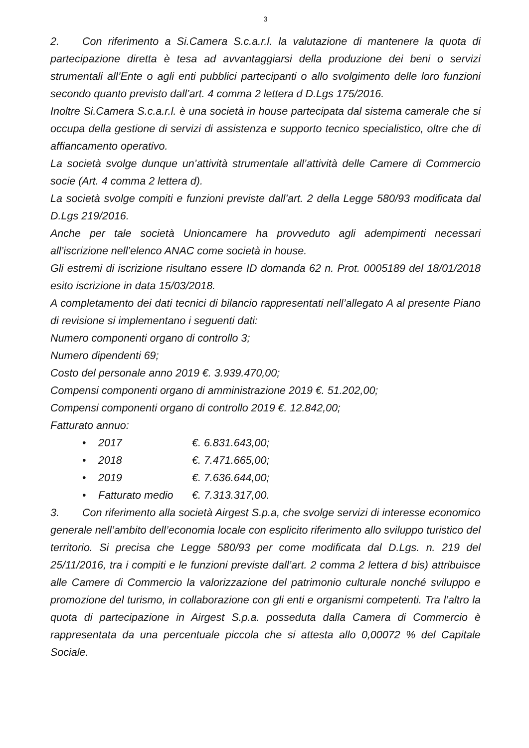3
2. Con riferimento a Si.Camera S.c.a.r.l. la valutazione di mantenere la quota di partecipazione diretta è tesa ad avvantaggiarsi della produzione dei beni o servizi strumentali all’Ente o agli enti pubblici partecipanti o allo svolgimento delle loro funzioni secondo quanto previsto dall’art. 4 comma 2 lettera d D.Lgs 175/2016.
Inoltre Si.Camera S.c.a.r.l. è una società in house partecipata dal sistema camerale che si occupa della gestione di servizi di assistenza e supporto tecnico specialistico, oltre che di affiancamento operativo.
La società svolge dunque un’attività strumentale all’attività delle Camere di Commercio socie (Art. 4 comma 2 lettera d).
La società svolge compiti e funzioni previste dall’art. 2 della Legge 580/93 modificata dal D.Lgs 219/2016.
Anche per tale società Unioncamere ha provveduto agli adempimenti necessari all’iscrizione nell’elenco ANAC come società in house.
Gli estremi di iscrizione risultano essere ID domanda 62 n. Prot. 0005189 del 18/01/2018 esito iscrizione in data 15/03/2018.
A completamento dei dati tecnici di bilancio rappresentati nell’allegato A al presente Piano di revisione si implementano i seguenti dati:
Numero componenti organo di controllo 3;
Numero dipendenti 69;
Costo del personale anno 2019 €. 3.939.470,00;
Compensi componenti organo di amministrazione 2019 €. 51.202,00;
Compensi componenti organo di controllo 2019 €. 12.842,00;
Fatturato annuo:
• 2017 €. 6.831.643,00;
• 2018 €. 7.471.665,00;
• 2019 €. 7.636.644,00;
• Fatturato medio €. 7.313.317,00.
3. Con riferimento alla società Airgest S.p.a, che svolge servizi di interesse economico generale nell’ambito dell’economia locale con esplicito riferimento allo sviluppo turistico del territorio. Si precisa che Legge 580/93 per come modificata dal D.Lgs. n. 219 del 25/11/2016, tra i compiti e le funzioni previste dall’art. 2 comma 2 lettera d bis) attribuisce alle Camere di Commercio la valorizzazione del patrimonio culturale nonché sviluppo e promozione del turismo, in collaborazione con gli enti e organismi competenti. Tra l’altro la quota di partecipazione in Airgest S.p.a. posseduta dalla Camera di Commercio è rappresentata da una percentuale piccola che si attesta allo 0,00072 % del Capitale Sociale.